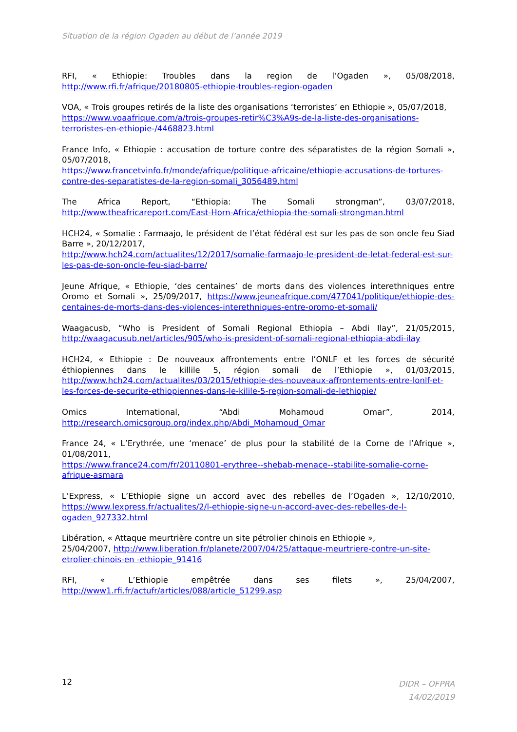Situation de la région Ogaden au début de l’année 2019
RFI, « Ethiopie: Troubles dans la region de l’Ogaden », 05/08/2018, http://www.rfi.fr/afrique/20180805-ethiopie-troubles-region-ogaden
VOA, « Trois groupes retirés de la liste des organisations ‘terroristes’ en Ethiopie », 05/07/2018,
https://www.voaafrique.com/a/trois-groupes-retir%C3%A9s-de-la-liste-des-organisations-terroristes-en-ethiopie-/4468823.html
France Info, « Ethiopie : accusation de torture contre des séparatistes de la région Somali », 05/07/2018,
https://www.francetvinfo.fr/monde/afrique/politique-africaine/ethiopie-accusations-de-tortures-contre-des-separatistes-de-la-region-somali_3056489.html
The Africa Report, “Ethiopia: The Somali strongman”, 03/07/2018, http://www.theafricareport.com/East-Horn-Africa/ethiopia-the-somali-strongman.html
HCH24, « Somalie : Farmaajo, le président de l’état fédéral est sur les pas de son oncle feu Siad Barre », 20/12/2017,
http://www.hch24.com/actualites/12/2017/somalie-farmaajo-le-president-de-letat-federal-est-sur-les-pas-de-son-oncle-feu-siad-barre/
Jeune Afrique, « Ethiopie, ‘des centaines’ de morts dans des violences interethniques entre Oromo et Somali », 25/09/2017, https://www.jeuneafrique.com/477041/politique/ethiopie-des-centaines-de-morts-dans-des-violences-interethniques-entre-oromo-et-somali/
Waagacusb, “Who is President of Somali Regional Ethiopia – Abdi Ilay”, 21/05/2015, http://waagacusub.net/articles/905/who-is-president-of-somali-regional-ethiopia-abdi-ilay
HCH24, « Ethiopie : De nouveaux affrontements entre l’ONLF et les forces de sécurité éthiopiennes dans le killile 5, région somali de l’Ethiopie », 01/03/2015, http://www.hch24.com/actualites/03/2015/ethiopie-des-nouveaux-affrontements-entre-lonlf-et-les-forces-de-securite-ethiopiennes-dans-le-kilile-5-region-somali-de-lethiopie/
Omics International, “Abdi Mohamoud Omar”, 2014, http://research.omicsgroup.org/index.php/Abdi_Mohamoud_Omar
France 24, « L’Erythrée, une ‘menace’ de plus pour la stabilité de la Corne de l’Afrique », 01/08/2011,
https://www.france24.com/fr/20110801-erythree--shebab-menace--stabilite-somalie-corne-afrique-asmara
L’Express, « L’Ethiopie signe un accord avec des rebelles de l’Ogaden », 12/10/2010, https://www.lexpress.fr/actualites/2/l-ethiopie-signe-un-accord-avec-des-rebelles-de-l-ogaden_927332.html
Libération, « Attaque meurtrière contre un site pétrolier chinois en Ethiopie »,
25/04/2007, http://www.liberation.fr/planete/2007/04/25/attaque-meurtriere-contre-un-site-etrolier-chinois-en -ethiopie_91416
RFI, « L’Ethiopie empêtrée dans ses filets », 25/04/2007, http://www1.rfi.fr/actufr/articles/088/article_51299.asp
12
DIDR – OFPRA
14/02/2019